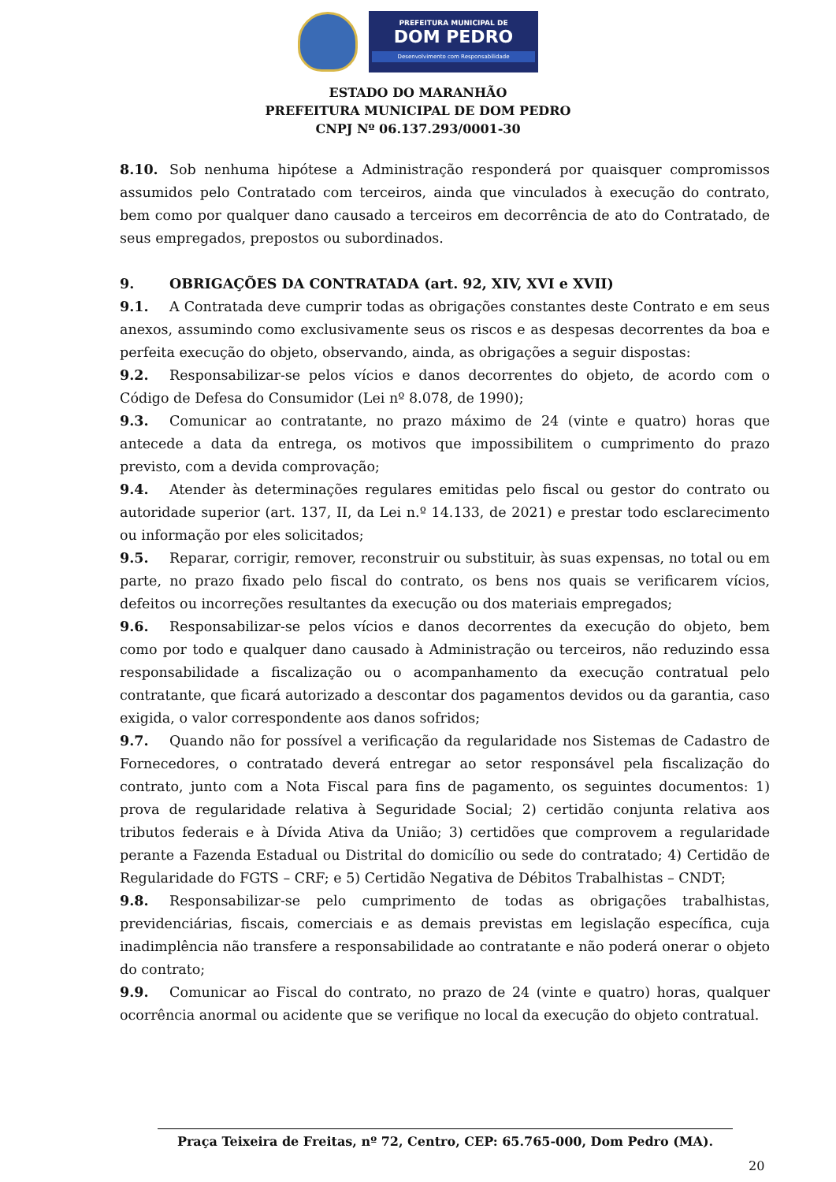PREFEITURA MUNICIPAL DE
DOM PEDRO
Desenvolvimento com Responsabilidade
ESTADO DO MARANHÃO
PREFEITURA MUNICIPAL DE DOM PEDRO
CNPJ Nº 06.137.293/0001-30
8.10. Sob nenhuma hipótese a Administração responderá por quaisquer compromissos assumidos pelo Contratado com terceiros, ainda que vinculados à execução do contrato, bem como por qualquer dano causado a terceiros em decorrência de ato do Contratado, de seus empregados, prepostos ou subordinados.
9. OBRIGAÇÕES DA CONTRATADA (art. 92, XIV, XVI e XVII)
9.1. A Contratada deve cumprir todas as obrigações constantes deste Contrato e em seus anexos, assumindo como exclusivamente seus os riscos e as despesas decorrentes da boa e perfeita execução do objeto, observando, ainda, as obrigações a seguir dispostas:
9.2. Responsabilizar-se pelos vícios e danos decorrentes do objeto, de acordo com o Código de Defesa do Consumidor (Lei nº 8.078, de 1990);
9.3. Comunicar ao contratante, no prazo máximo de 24 (vinte e quatro) horas que antecede a data da entrega, os motivos que impossibilitem o cumprimento do prazo previsto, com a devida comprovação;
9.4. Atender às determinações regulares emitidas pelo fiscal ou gestor do contrato ou autoridade superior (art. 137, II, da Lei n.º 14.133, de 2021) e prestar todo esclarecimento ou informação por eles solicitados;
9.5. Reparar, corrigir, remover, reconstruir ou substituir, às suas expensas, no total ou em parte, no prazo fixado pelo fiscal do contrato, os bens nos quais se verificarem vícios, defeitos ou incorreções resultantes da execução ou dos materiais empregados;
9.6. Responsabilizar-se pelos vícios e danos decorrentes da execução do objeto, bem como por todo e qualquer dano causado à Administração ou terceiros, não reduzindo essa responsabilidade a fiscalização ou o acompanhamento da execução contratual pelo contratante, que ficará autorizado a descontar dos pagamentos devidos ou da garantia, caso exigida, o valor correspondente aos danos sofridos;
9.7. Quando não for possível a verificação da regularidade nos Sistemas de Cadastro de Fornecedores, o contratado deverá entregar ao setor responsável pela fiscalização do contrato, junto com a Nota Fiscal para fins de pagamento, os seguintes documentos: 1) prova de regularidade relativa à Seguridade Social; 2) certidão conjunta relativa aos tributos federais e à Dívida Ativa da União; 3) certidões que comprovem a regularidade perante a Fazenda Estadual ou Distrital do domicílio ou sede do contratado; 4) Certidão de Regularidade do FGTS – CRF; e 5) Certidão Negativa de Débitos Trabalhistas – CNDT;
9.8. Responsabilizar-se pelo cumprimento de todas as obrigações trabalhistas, previdenciárias, fiscais, comerciais e as demais previstas em legislação específica, cuja inadimplência não transfere a responsabilidade ao contratante e não poderá onerar o objeto do contrato;
9.9. Comunicar ao Fiscal do contrato, no prazo de 24 (vinte e quatro) horas, qualquer ocorrência anormal ou acidente que se verifique no local da execução do objeto contratual.
Praça Teixeira de Freitas, nº 72, Centro, CEP: 65.765-000, Dom Pedro (MA).
20